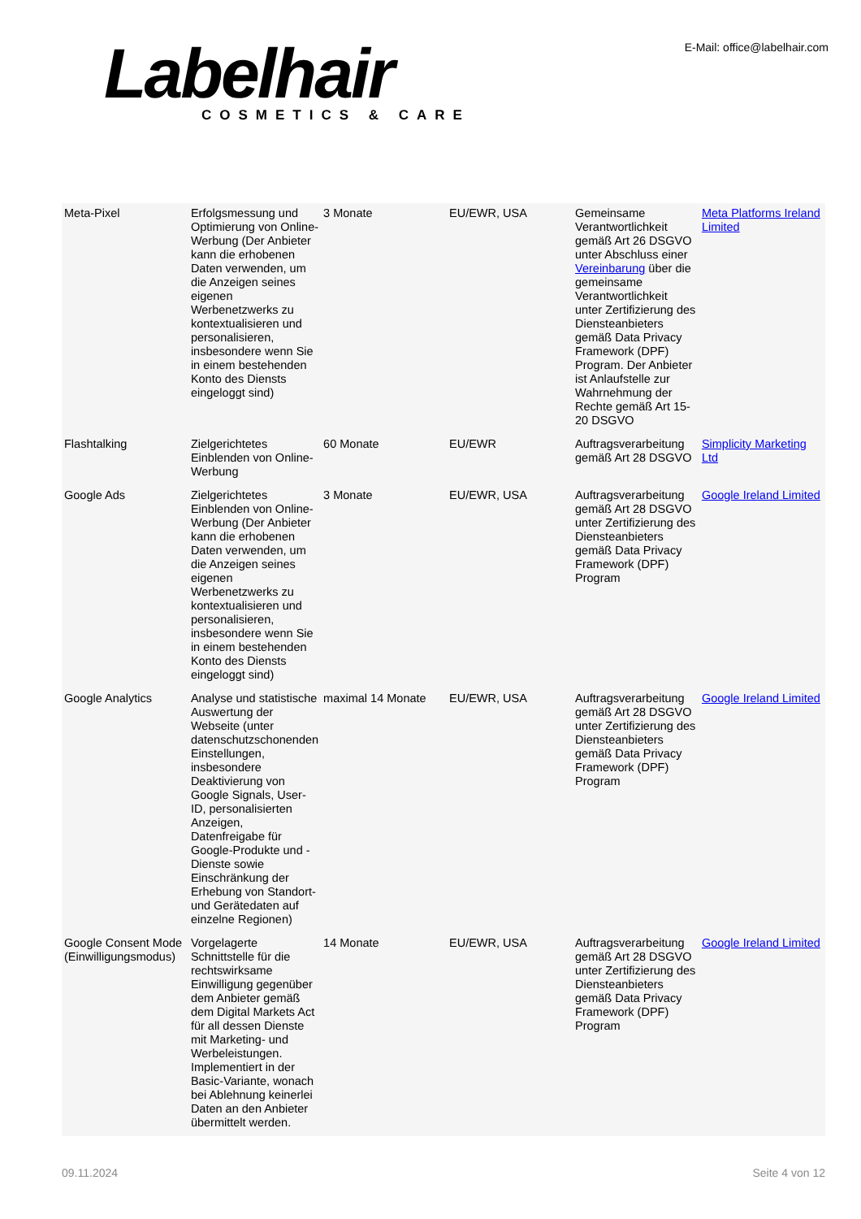Labelhair
COSMETICS & CARE
E-Mail: office@labelhair.com
| Meta-Pixel | Erfolgsmessung und Optimierung von Online-Werbung (Der Anbieter kann die erhobenen Daten verwenden, um die Anzeigen seines eigenen Werbenetzwerks zu kontextualisieren und personalisieren, insbesondere wenn Sie in einem bestehenden Konto des Diensts eingeloggt sind) | 3 Monate | EU/EWR, USA | Gemeinsame Verantwortlichkeit gemäß Art 26 DSGVO unter Abschluss einer Vereinbarung über die gemeinsame Verantwortlichkeit unter Zertifizierung des Diensteanbieters gemäß Data Privacy Framework (DPF) Program. Der Anbieter ist Anlaufstelle zur Wahrnehmung der Rechte gemäß Art 15-20 DSGVO | Meta Platforms Ireland Limited |
| Flashtalking | Zielgerichtetes Einblenden von Online-Werbung | 60 Monate | EU/EWR | Auftragsverarbeitung gemäß Art 28 DSGVO | Simplicity Marketing Ltd |
| Google Ads | Zielgerichtetes Einblenden von Online-Werbung (Der Anbieter kann die erhobenen Daten verwenden, um die Anzeigen seines eigenen Werbenetzwerks zu kontextualisieren und personalisieren, insbesondere wenn Sie in einem bestehenden Konto des Diensts eingeloggt sind) | 3 Monate | EU/EWR, USA | Auftragsverarbeitung gemäß Art 28 DSGVO unter Zertifizierung des Diensteanbieters gemäß Data Privacy Framework (DPF) Program | Google Ireland Limited |
| Google Analytics | Analyse und statistische Auswertung der Webseite (unter datenschutzschonenden Einstellungen, insbesondere Deaktivierung von Google Signals, User-ID, personalisierten Anzeigen, Datenfreigabe für Google-Produkte und -Dienste sowie Einschränkung der Erhebung von Standort- und Gerätedaten auf einzelne Regionen) | maximal 14 Monate | EU/EWR, USA | Auftragsverarbeitung gemäß Art 28 DSGVO unter Zertifizierung des Diensteanbieters gemäß Data Privacy Framework (DPF) Program | Google Ireland Limited |
| Google Consent Mode (Einwilligungsmodus) | Vorgelagerte Schnittstelle für die rechtswirksame Einwilligung gegenüber dem Anbieter gemäß dem Digital Markets Act für all dessen Dienste mit Marketing- und Werbeleistungen. Implementiert in der Basic-Variante, wonach bei Ablehnung keinerlei Daten an den Anbieter übermittelt werden. | 14 Monate | EU/EWR, USA | Auftragsverarbeitung gemäß Art 28 DSGVO unter Zertifizierung des Diensteanbieters gemäß Data Privacy Framework (DPF) Program | Google Ireland Limited |
09.11.2024 Seite 4 von 12